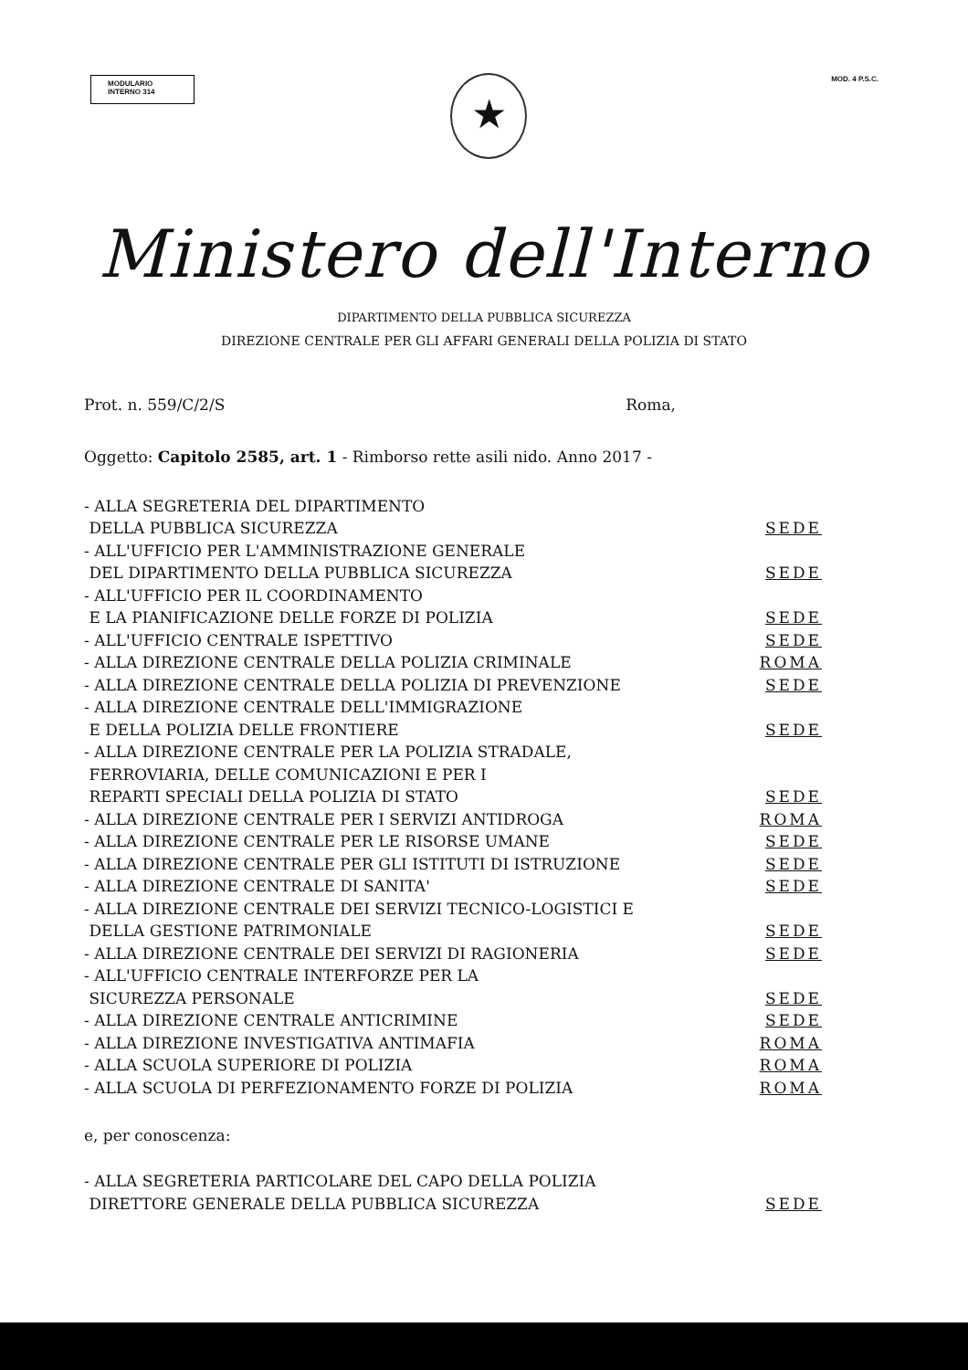MODULARIO
INTERNO 314
MOD. 4 P.S.C.
★
Ministero dell'Interno
DIPARTIMENTO DELLA PUBBLICA SICUREZZA
DIREZIONE CENTRALE PER GLI AFFARI GENERALI DELLA POLIZIA DI STATO
Prot. n. 559/C/2/S Roma,
Oggetto: Capitolo 2585, art. 1 - Rimborso rette asili nido. Anno 2017 -
- ALLA SEGRETERIA DEL DIPARTIMENTO
DELLA PUBBLICA SICUREZZA SEDE
- ALL'UFFICIO PER L'AMMINISTRAZIONE GENERALE
DEL DIPARTIMENTO DELLA PUBBLICA SICUREZZA SEDE
- ALL'UFFICIO PER IL COORDINAMENTO
E LA PIANIFICAZIONE DELLE FORZE DI POLIZIA SEDE
- ALL'UFFICIO CENTRALE ISPETTIVO SEDE
- ALLA DIREZIONE CENTRALE DELLA POLIZIA CRIMINALE ROMA
- ALLA DIREZIONE CENTRALE DELLA POLIZIA DI PREVENZIONE SEDE
- ALLA DIREZIONE CENTRALE DELL'IMMIGRAZIONE
E DELLA POLIZIA DELLE FRONTIERE SEDE
- ALLA DIREZIONE CENTRALE PER LA POLIZIA STRADALE,
FERROVIARIA, DELLE COMUNICAZIONI E PER I
REPARTI SPECIALI DELLA POLIZIA DI STATO SEDE
- ALLA DIREZIONE CENTRALE PER I SERVIZI ANTIDROGA ROMA
- ALLA DIREZIONE CENTRALE PER LE RISORSE UMANE SEDE
- ALLA DIREZIONE CENTRALE PER GLI ISTITUTI DI ISTRUZIONE SEDE
- ALLA DIREZIONE CENTRALE DI SANITA' SEDE
- ALLA DIREZIONE CENTRALE DEI SERVIZI TECNICO-LOGISTICI E
DELLA GESTIONE PATRIMONIALE SEDE
- ALLA DIREZIONE CENTRALE DEI SERVIZI DI RAGIONERIA SEDE
- ALL'UFFICIO CENTRALE INTERFORZE PER LA
SICUREZZA PERSONALE SEDE
- ALLA DIREZIONE CENTRALE ANTICRIMINE SEDE
- ALLA DIREZIONE INVESTIGATIVA ANTIMAFIA ROMA
- ALLA SCUOLA SUPERIORE DI POLIZIA ROMA
- ALLA SCUOLA DI PERFEZIONAMENTO FORZE DI POLIZIA ROMA
e, per conoscenza:
- ALLA SEGRETERIA PARTICOLARE DEL CAPO DELLA POLIZIA
DIRETTORE GENERALE DELLA PUBBLICA SICUREZZA SEDE